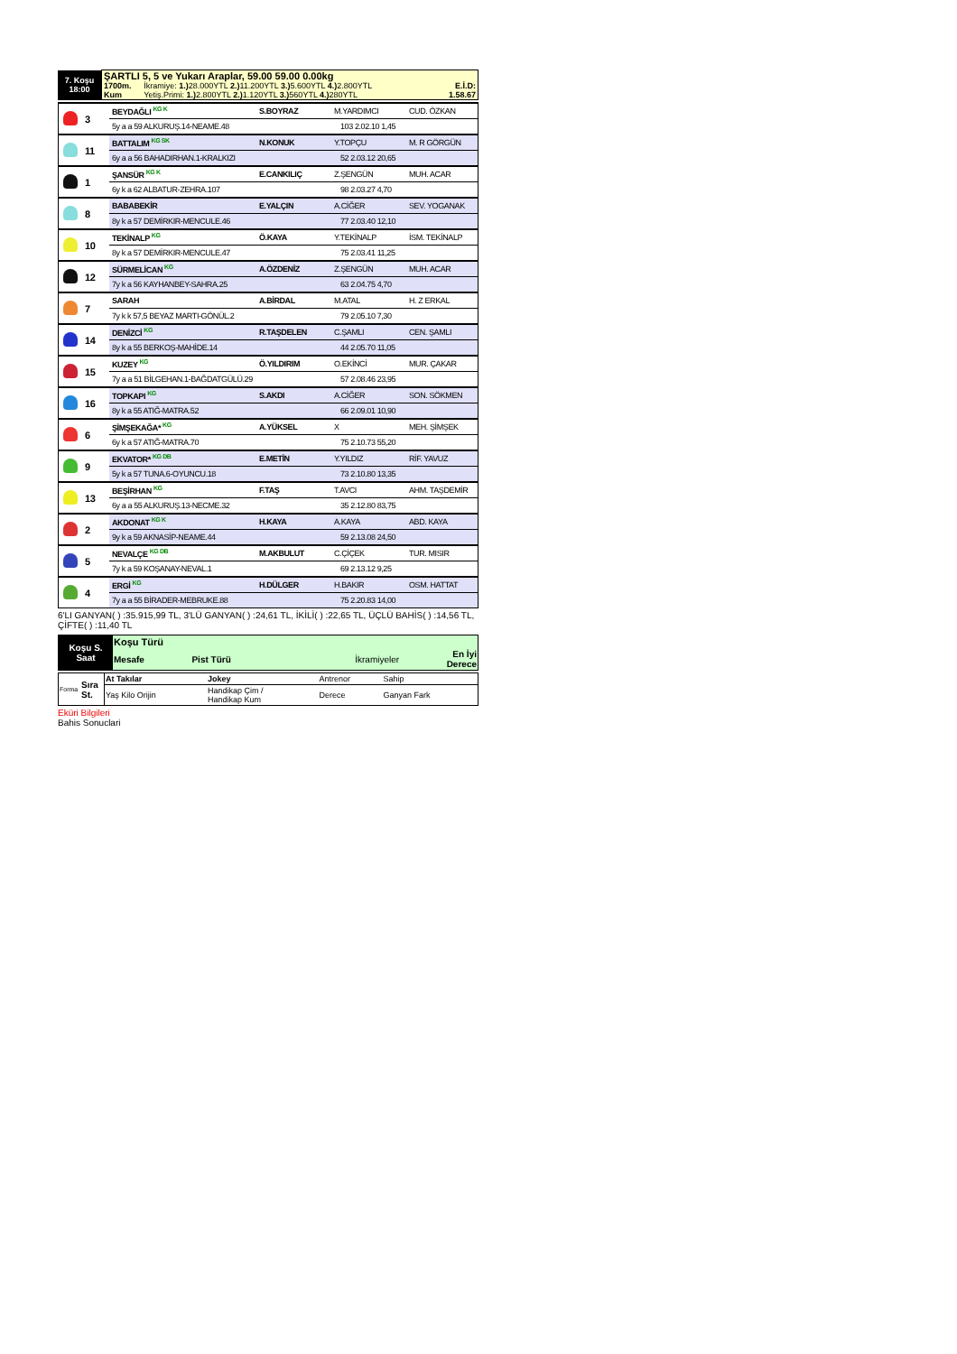| 7. Koşu 18:00 | ŞARTLI 5, 5 ve Yukarı Araplar, 59.00 59.00 0.00kg | | |
| | 1700m. | İkramiye: 1.) 28.000YTL 2.) 11.200YTL 3.) 5.600YTL 4.) 2.800YTL | E.İ.D: |
| | Kum | Yetiş.Primi: 1.) 2.800YTL 2.) 1.120YTL 3.) 560YTL 4.) 280YTL | 1.58.67 |
| | 3 | BEYDAĞLI KG K | S.BOYRAZ | M.YARDIMCI | CUD. ÖZKAN |
| | | 5y a a 59 ALKURUŞ.14-NEAME.48 | | 103 2.02.10 1,45 | |
| | 11 | BATTALIM KG SK | N.KONUK | Y.TOPÇU | M. R GÖRGÜN |
| | | 6y a a 56 BAHADIRHAN.1-KRALKIZI | | 52 2.03.12 20,65 | |
| | 1 | ŞANSÜR KG K | E.CANKILIÇ | Z.ŞENGÜN | MUH. ACAR |
| | | 6y k a 62 ALBATUR-ZEHRA.107 | | 98 2.03.27 4,70 | |
| | 8 | BABABEKİR | E.YALÇIN | A.CİĞER | SEV. YOGANAK |
| | | 8y k a 57 DEMİRKIR-MENCULE.46 | | 77 2.03.40 12,10 | |
| | 10 | TEKİNALP KG | Ö.KAYA | Y.TEKİNALP | İSM. TEKİNALP |
| | | 8y k a 57 DEMİRKIR-MENCULE.47 | | 75 2.03.41 11,25 | |
| | 12 | SÜRMELİCAN KG | A.ÖZDENİZ | Z.ŞENGÜN | MUH. ACAR |
| | | 7y k a 56 KAYHANBEY-SAHRA.25 | | 63 2.04.75 4,70 | |
| | 7 | SARAH | A.BİRDAL | M.ATAL | H. Z ERKAL |
| | | 7y k k 57,5 BEYAZ MARTI-GÖNÜL.2 | | 79 2.05.10 7,30 | |
| | 14 | DENİZCİ KG | R.TAŞDELEN | C.ŞAMLI | CEN. ŞAMLI |
| | | 8y k a 55 BERKOŞ-MAHİDE.14 | | 44 2.05.70 11,05 | |
| | 15 | KUZEY KG | Ö.YILDIRIM | O.EKİNCİ | MUR. ÇAKAR |
| | | 7y a a 51 BİLGEHAN.1-BAĞDATGÜLÜ.29 | | 57 2.08.46 23,95 | |
| | 16 | TOPKAPI KG | S.AKDI | A.CİĞER | SON. SÖKMEN |
| | | 8y k a 55 ATIĞ-MATRA.52 | | 66 2.09.01 10,90 | |
| | 6 | ŞİMŞEKAĞA* KG | A.YÜKSEL | X | MEH. ŞİMŞEK |
| | | 6y k a 57 ATIĞ-MATRA.70 | | 75 2.10.73 55,20 | |
| | 9 | EKVATOR* KG DB | E.METİN | Y.YILDIZ | RİF. YAVUZ |
| | | 5y k a 57 TUNA.6-OYUNCU.18 | | 73 2.10.80 13,35 | |
| | 13 | BEŞİRHAN KG | F.TAŞ | T.AVCI | AHM. TAŞDEMİR |
| | | 6y a a 55 ALKURUŞ.13-NECME.32 | | 35 2.12.80 83,75 | |
| | 2 | AKDONAT KG K | H.KAYA | A.KAYA | ABD. KAYA |
| | | 9y k a 59 AKNASİP-NEAME.44 | | 59 2.13.08 24,50 | |
| | 5 | NEVALÇE KG DB | M.AKBULUT | C.ÇİÇEK | TUR. MISIR |
| | | 7y k a 59 KOŞANAY-NEVAL.1 | | 69 2.13.12 9,25 | |
| | 4 | ERGİ KG | H.DÜLGER | H.BAKIR | OSM. HATTAT |
| | | 7y a a 55 BİRADER-MEBRUKE.88 | | 75 2.20.83 14,00 | |
6'LI GANYAN( ) :35.915,99 TL, 3'LÜ GANYAN( ) :24,61 TL, İKİLİ( ) :22,65 TL, ÜÇLÜ BAHİS( ) :14,56 TL, ÇİFTE( ) :11,40 TL
| Koşu S. Saat | Koşu Türü | | | |
| | Mesafe | Pist Türü | İkramiyeler | En İyi Derece |
| Forma | Sıra St. | At Takılar | Jokey | Antrenor | Sahip |
| | | Yaş Kilo Orijin | Handikap Çim / Handikap Kum | Derece | Ganyan Fark |
Eküri Bilgileri
Bahis Sonuclari